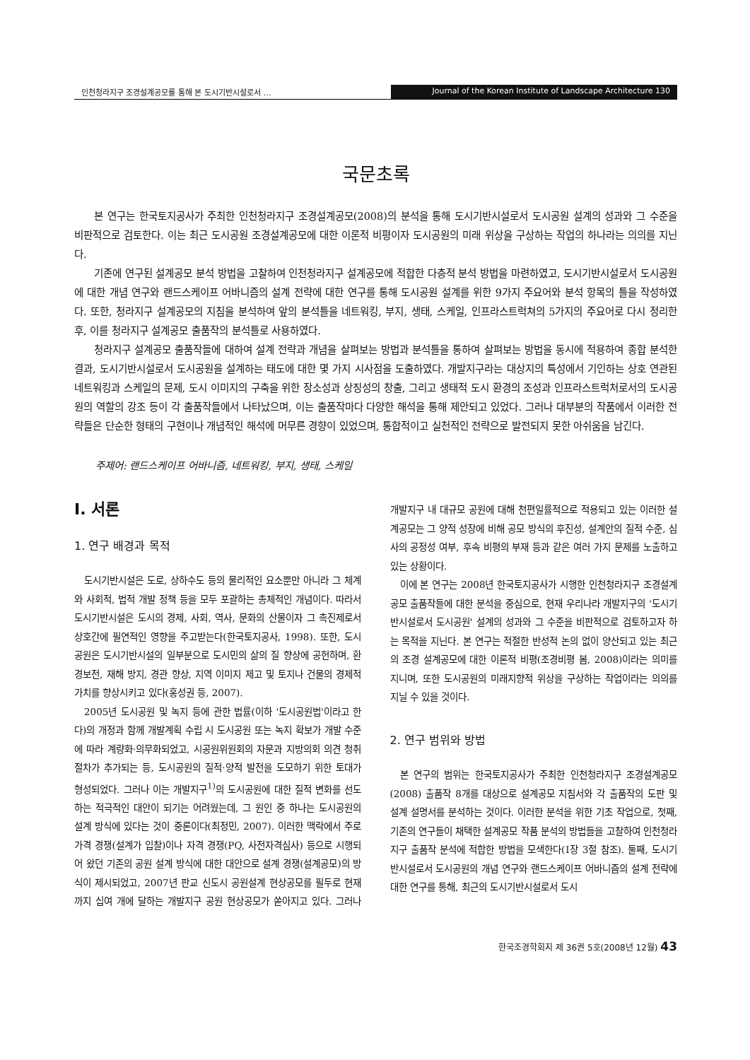인천청라지구 조경설계공모를 통해 본 도시기반시설로서 …
Journal of the Korean Institute of Landscape Architecture 130
국문초록
본 연구는 한국토지공사가 주최한 인천청라지구 조경설계공모(2008)의 분석을 통해 도시기반시설로서 도시공원 설계의 성과와 그 수준을 비판적으로 검토한다. 이는 최근 도시공원 조경설계공모에 대한 이론적 비평이자 도시공원의 미래 위상을 구상하는 작업의 하나라는 의의를 지닌다.
기존에 연구된 설계공모 분석 방법을 고찰하여 인천청라지구 설계공모에 적합한 다층적 분석 방법을 마련하였고, 도시기반시설로서 도시공원에 대한 개념 연구와 랜드스케이프 어바니즘의 설계 전략에 대한 연구를 통해 도시공원 설계를 위한 9가지 주요어와 분석 항목의 틀을 작성하였다. 또한, 청라지구 설계공모의 지침을 분석하여 앞의 분석틀을 네트워킹, 부지, 생태, 스케일, 인프라스트럭쳐의 5가지의 주요어로 다시 정리한 후, 이를 청라지구 설계공모 출품작의 분석틀로 사용하였다.
청라지구 설계공모 출품작들에 대하여 설계 전략과 개념을 살펴보는 방법과 분석틀을 통하여 살펴보는 방법을 동시에 적용하여 종합 분석한 결과, 도시기반시설로서 도시공원을 설계하는 태도에 대한 몇 가지 시사점을 도출하였다. 개발지구라는 대상지의 특성에서 기인하는 상호 연관된 네트워킹과 스케일의 문제, 도시 이미지의 구축을 위한 장소성과 상징성의 창출, 그리고 생태적 도시 환경의 조성과 인프라스트럭처로서의 도시공원의 역할의 강조 등이 각 출품작들에서 나타났으며, 이는 출품작마다 다양한 해석을 통해 제안되고 있었다. 그러나 대부분의 작품에서 이러한 전략들은 단순한 형태의 구현이나 개념적인 해석에 머무른 경향이 있었으며, 통합적이고 실천적인 전략으로 발전되지 못한 아쉬움을 남긴다.
주제어: 랜드스케이프 어바니즘, 네트워킹, 부지, 생태, 스케일
Ⅰ. 서론
1. 연구 배경과 목적
도시기반시설은 도로, 상하수도 등의 물리적인 요소뿐만 아니라 그 체계와 사회적, 법적 개발 정책 등을 모두 포괄하는 총체적인 개념이다. 따라서 도시기반시설은 도시의 경제, 사회, 역사, 문화의 산물이자 그 촉진제로서 상호간에 필연적인 영향을 주고받는다(한국토지공사, 1998). 또한, 도시공원은 도시기반시설의 일부분으로 도시민의 삶의 질 향상에 공헌하며, 환경보전, 재해 방지, 경관 향상, 지역 이미지 제고 및 토지나 건물의 경제적 가치를 향상시키고 있다(홍성권 등, 2007).
2005년 도시공원 및 녹지 등에 관한 법률(이하 '도시공원법'이라고 한다)의 개정과 함께 개발계획 수립 시 도시공원 또는 녹지 확보가 개발 수준에 따라 계량화·의무화되었고, 시공원위원회의 자문과 지방의회 의견 청취 절차가 추가되는 등, 도시공원의 질적·양적 발전을 도모하기 위한 토대가 형성되었다. 그러나 이는 개발지구<sup>1)</sup>의 도시공원에 대한 질적 변화를 선도하는 적극적인 대안이 되기는 어려웠는데, 그 원인 중 하나는 도시공원의 설계 방식에 있다는 것이 중론이다(최정민, 2007). 이러한 맥락에서 주로 가격 경쟁(설계가 입찰)이나 자격 경쟁(PQ, 사전자격심사) 등으로 시행되어 왔던 기존의 공원 설계 방식에 대한 대안으로 설계 경쟁(설계공모)의 방식이 제시되었고, 2007년 판교 신도시 공원설계 현상공모를 필두로 현재까지 십여 개에 달하는 개발지구 공원 현상공모가 쏟아지고 있다. 그러나 개발지구 내 대규모 공원에 대해 천편일률적으로 적용되고 있는 이러한 설계공모는 그 양적 성장에 비해 공모 방식의 후진성, 설계안의 질적 수준, 심사의 공정성 여부, 후속 비평의 부재 등과 같은 여러 가지 문제를 노출하고 있는 상황이다.
이에 본 연구는 2008년 한국토지공사가 시행한 인천청라지구 조경설계공모 출품작들에 대한 분석을 중심으로, 현재 우리나라 개발지구의 '도시기반시설로서 도시공원' 설계의 성과와 그 수준을 비판적으로 검토하고자 하는 목적을 지닌다. 본 연구는 적절한 반성적 논의 없이 양산되고 있는 최근의 조경 설계공모에 대한 이론적 비평(조경비평 봄, 2008)이라는 의미를 지니며, 또한 도시공원의 미래지향적 위상을 구상하는 작업이라는 의의를 지닐 수 있을 것이다.
2. 연구 범위와 방법
본 연구의 범위는 한국토지공사가 주최한 인천청라지구 조경설계공모(2008) 출품작 8개를 대상으로 설계공모 지침서와 각 출품작의 도판 및 설계 설명서를 분석하는 것이다. 이러한 분석을 위한 기초 작업으로, 첫째, 기존의 연구들이 채택한 설계공모 작품 분석의 방법들을 고찰하여 인천청라지구 출품작 분석에 적합한 방법을 모색한다(Ⅰ장 3절 참조). 둘째, 도시기반시설로서 도시공원의 개념 연구와 랜드스케이프 어바니즘의 설계 전략에 대한 연구를 통해, 최근의 도시기반시설로서 도시
한국조경학회지 제 36권 5호(2008년 12월) 43